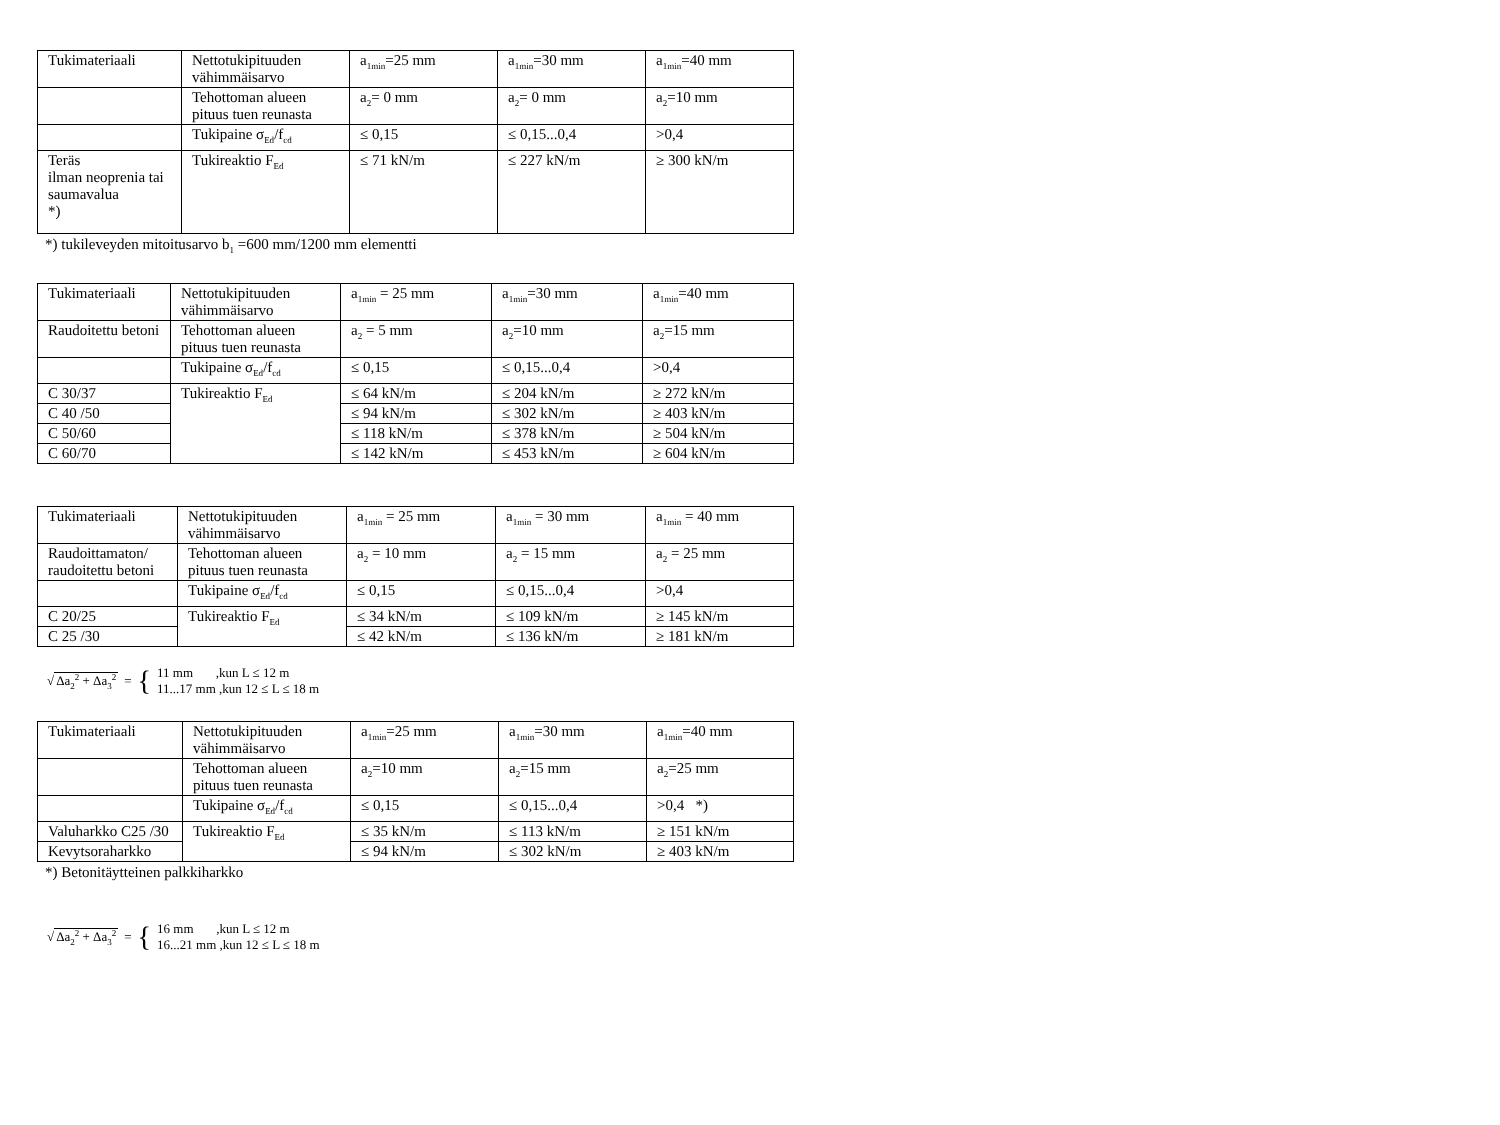| Tukimateriaali | Nettotukipituuden vähimmäisarvo | a<sub>1min</sub>=25 mm | a<sub>1min</sub>=30 mm | a<sub>1min</sub>=40 mm |
| | Tehottoman alueen pituus tuen reunasta | a<sub>2</sub>= 0 mm | a<sub>2</sub>= 0 mm | a<sub>2</sub>=10 mm |
| | Tukipaine σ<sub>Ed</sub>/f<sub>cd</sub> | ≤ 0,15 | ≤ 0,15...0,4 | >0,4 |
| Teräs ilman neoprenia tai saumavalua *) | Tukireaktio F<sub>Ed</sub> | ≤ 71 kN/m | ≤ 227 kN/m | ≥ 300 kN/m |
*) tukileveyden mitoitusarvo b<sub>1</sub> =600 mm/1200 mm elementti
| Tukimateriaali | Nettotukipituuden vähimmäisarvo | a<sub>1min</sub> = 25 mm | a<sub>1min</sub>=30 mm | a<sub>1min</sub>=40 mm |
| Raudoitettu betoni | Tehottoman alueen pituus tuen reunasta | a<sub>2</sub> = 5 mm | a<sub>2</sub>=10 mm | a<sub>2</sub>=15 mm |
| | Tukipaine σ<sub>Ed</sub>/f<sub>cd</sub> | ≤ 0,15 | ≤ 0,15...0,4 | >0,4 |
| C 30/37 | Tukireaktio F<sub>Ed</sub> | ≤ 64 kN/m | ≤ 204 kN/m | ≥ 272 kN/m |
| C 40 /50 | | ≤ 94 kN/m | ≤ 302 kN/m | ≥ 403 kN/m |
| C 50/60 | | ≤ 118 kN/m | ≤ 378 kN/m | ≥ 504 kN/m |
| C 60/70 | | ≤ 142 kN/m | ≤ 453 kN/m | ≥ 604 kN/m |
| Tukimateriaali | Nettotukipituuden vähimmäisarvo | a<sub>1min</sub> = 25 mm | a<sub>1min</sub> = 30 mm | a<sub>1min</sub> = 40 mm |
| Raudoittamaton/ raudoitettu betoni | Tehottoman alueen pituus tuen reunasta | a<sub>2</sub> = 10 mm | a<sub>2</sub> = 15 mm | a<sub>2</sub> = 25 mm |
| | Tukipaine σ<sub>Ed</sub>/f<sub>cd</sub> | ≤ 0,15 | ≤ 0,15...0,4 | >0,4 |
| C 20/25 | Tukireaktio F<sub>Ed</sub> | ≤ 34 kN/m | ≤ 109 kN/m | ≥ 145 kN/m |
| C 25 /30 | | ≤ 42 kN/m | ≤ 136 kN/m | ≥ 181 kN/m |
√Δa<sub>2</sub><sup>2</sup> + Δa<sub>3</sub><sup>2</sup> = { 11 mm ,kun L ≤ 12 m
11...17 mm ,kun 12 ≤ L ≤ 18 m
| Tukimateriaali | Nettotukipituuden vähimmäisarvo | a<sub>1min</sub>=25 mm | a<sub>1min</sub>=30 mm | a<sub>1min</sub>=40 mm |
| | Tehottoman alueen pituus tuen reunasta | a<sub>2</sub>=10 mm | a<sub>2</sub>=15 mm | a<sub>2</sub>=25 mm |
| | Tukipaine σ<sub>Ed</sub>/f<sub>cd</sub> | ≤ 0,15 | ≤ 0,15...0,4 | >0,4 *) |
| Valuharkko C25 /30 | Tukireaktio F<sub>Ed</sub> | ≤ 35 kN/m | ≤ 113 kN/m | ≥ 151 kN/m |
| Kevytsoraharkko | | ≤ 94 kN/m | ≤ 302 kN/m | ≥ 403 kN/m |
*) Betonitäytteinen palkkiharkko
√Δa<sub>2</sub><sup>2</sup> + Δa<sub>3</sub><sup>2</sup> = { 16 mm ,kun L ≤ 12 m
16...21 mm ,kun 12 ≤ L ≤ 18 m